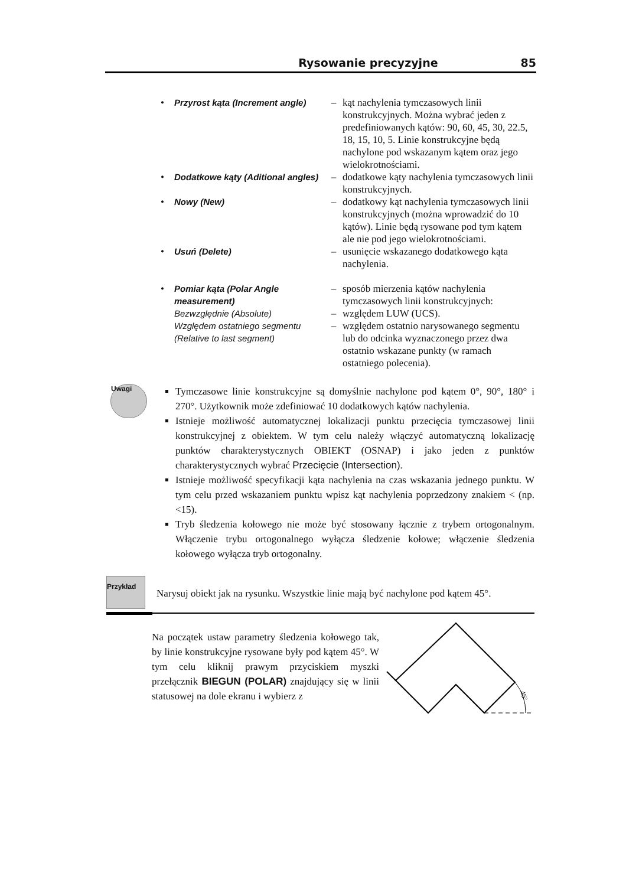Rysowanie precyzyjne 85
| • | Przyrost kąta (Increment angle) | – | kąt nachylenia tymczasowych linii konstrukcyjnych. Można wybrać jeden z predefiniowanych kątów: 90, 60, 45, 30, 22.5, 18, 15, 10, 5. Linie konstrukcyjne będą nachylone pod wskazanym kątem oraz jego wielokrotnościami. |
| • | Dodatkowe kąty (Aditional angles) | – | dodatkowe kąty nachylenia tymczasowych linii konstrukcyjnych. |
| • | Nowy (New) | – | dodatkowy kąt nachylenia tymczasowych linii konstrukcyjnych (można wprowadzić do 10 kątów). Linie będą rysowane pod tym kątem ale nie pod jego wielokrotnościami. |
| • | Usuń (Delete) | – | usunięcie wskazanego dodatkowego kąta nachylenia. |
| • | Pomiar kąta (Polar Angle measurement) | – | sposób mierzenia kątów nachylenia tymczasowych linii konstrukcyjnych: |
| | Bezwzględnie (Absolute) | – | względem LUW (UCS). |
| | Względem ostatniego segmentu (Relative to last segment) | – | względem ostatnio narysowanego segmentu lub do odcinka wyznaczonego przez dwa ostatnio wskazane punkty (w ramach ostatniego polecenia). |
Uwagi
Tymczasowe linie konstrukcyjne są domyślnie nachylone pod kątem 0°, 90°, 180° i 270°. Użytkownik może zdefiniować 10 dodatkowych kątów nachylenia.
Istnieje możliwość automatycznej lokalizacji punktu przecięcia tymczasowej linii konstrukcyjnej z obiektem. W tym celu należy włączyć automatyczną lokalizację punktów charakterystycznych OBIEKT (OSNAP) i jako jeden z punktów charakterystycznych wybrać Przecięcie (Intersection).
Istnieje możliwość specyfikacji kąta nachylenia na czas wskazania jednego punktu. W tym celu przed wskazaniem punktu wpisz kąt nachylenia poprzedzony znakiem < (np. <15).
Tryb śledzenia kołowego nie może być stosowany łącznie z trybem ortogonalnym. Włączenie trybu ortogonalnego wyłącza śledzenie kołowe; włączenie śledzenia kołowego wyłącza tryb ortogonalny.
Przykład
Narysuj obiekt jak na rysunku. Wszystkie linie mają być nachylone pod kątem 45°.
Na początek ustaw parametry śledzenia kołowego tak, by linie konstrukcyjne rysowane były pod kątem 45°. W tym celu kliknij prawym przyciskiem myszki przełącznik BIEGUN (POLAR) znajdujący się w linii statusowej na dole ekranu i wybierz z
45°